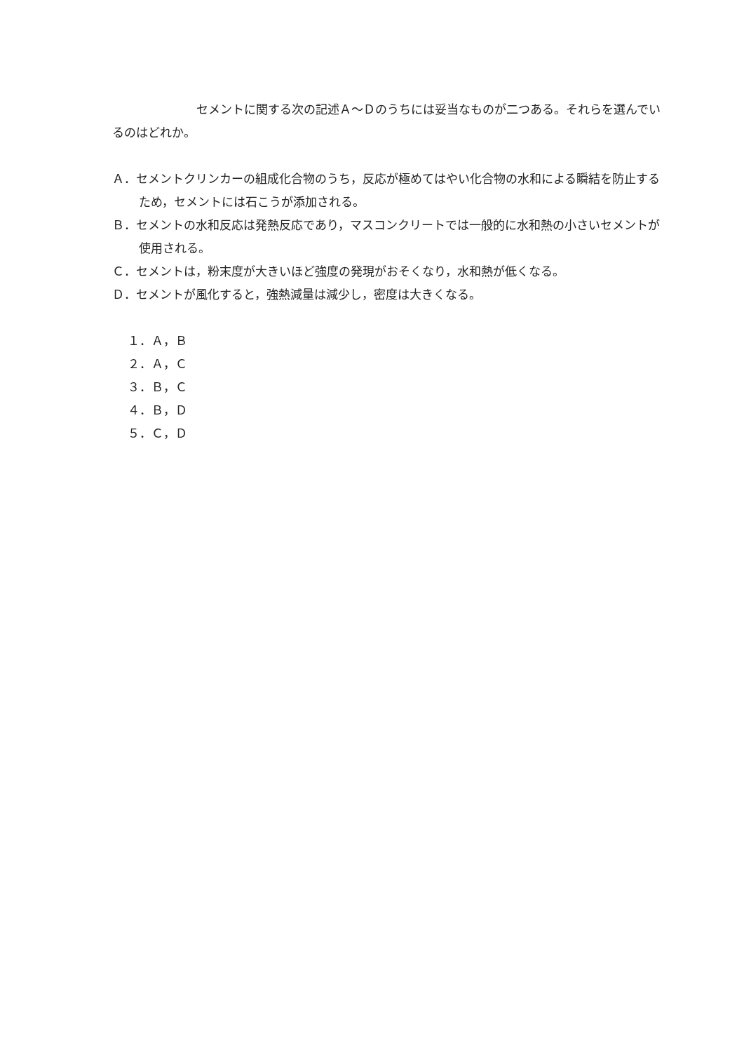セメントに関する次の記述Ａ～Ｄのうちには妥当なものが二つある。それらを選んでいるのはどれか。
Ａ．セメントクリンカーの組成化合物のうち，反応が極めてはやい化合物の水和による瞬結を防止するため，セメントには石こうが添加される。
Ｂ．セメントの水和反応は発熱反応であり，マスコンクリートでは一般的に水和熱の小さいセメントが使用される。
Ｃ．セメントは，粉末度が大きいほど強度の発現がおそくなり，水和熱が低くなる。
Ｄ．セメントが風化すると，強熱減量は減少し，密度は大きくなる。
１．Ａ，Ｂ
２．Ａ，Ｃ
３．Ｂ，Ｃ
４．Ｂ，Ｄ
５．Ｃ，Ｄ